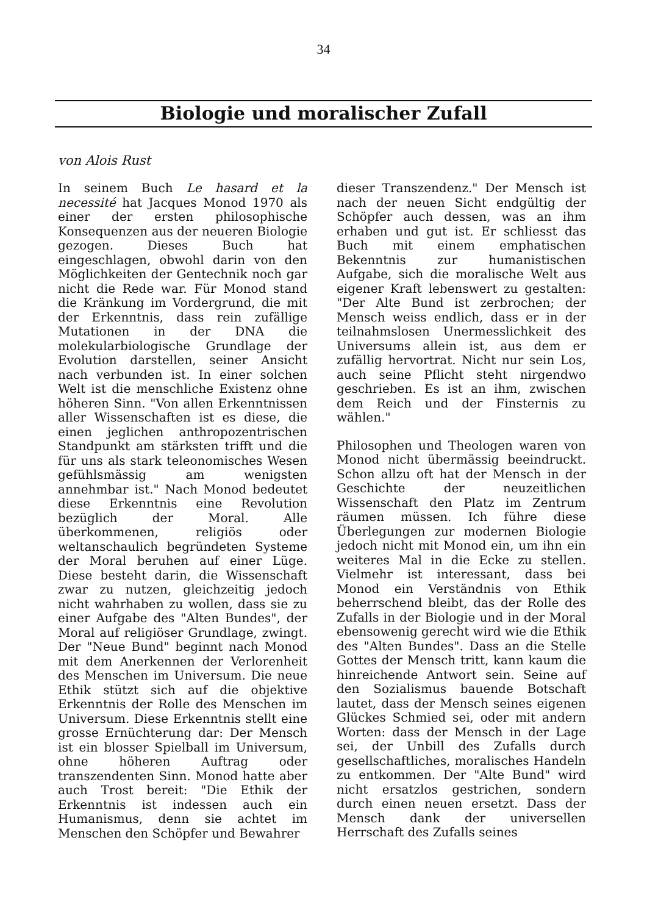34
Biologie und moralischer Zufall
von Alois Rust
In seinem Buch Le hasard et la necessité hat Jacques Monod 1970 als einer der ersten philosophische Konsequenzen aus der neueren Biologie gezogen. Dieses Buch hat eingeschlagen, obwohl darin von den Möglichkeiten der Gentechnik noch gar nicht die Rede war. Für Monod stand die Kränkung im Vordergrund, die mit der Erkenntnis, dass rein zufällige Mutationen in der DNA die molekularbiologische Grundlage der Evolution darstellen, seiner Ansicht nach verbunden ist. In einer solchen Welt ist die menschliche Existenz ohne höheren Sinn. "Von allen Erkenntnissen aller Wissenschaften ist es diese, die einen jeglichen anthropozentrischen Standpunkt am stärksten trifft und die für uns als stark teleonomisches Wesen gefühlsmässig am wenigsten annehmbar ist." Nach Monod bedeutet diese Erkenntnis eine Revolution bezüglich der Moral. Alle überkommenen, religiös oder weltanschaulich begründeten Systeme der Moral beruhen auf einer Lüge. Diese besteht darin, die Wissenschaft zwar zu nutzen, gleichzeitig jedoch nicht wahrhaben zu wollen, dass sie zu einer Aufgabe des "Alten Bundes", der Moral auf religiöser Grundlage, zwingt. Der "Neue Bund" beginnt nach Monod mit dem Anerkennen der Verlorenheit des Menschen im Universum. Die neue Ethik stützt sich auf die objektive Erkenntnis der Rolle des Menschen im Universum. Diese Erkenntnis stellt eine grosse Ernüchterung dar: Der Mensch ist ein blosser Spielball im Universum, ohne höheren Auftrag oder transzendenten Sinn. Monod hatte aber auch Trost bereit: "Die Ethik der Erkenntnis ist indessen auch ein Humanismus, denn sie achtet im Menschen den Schöpfer und Bewahrer
dieser Transzendenz." Der Mensch ist nach der neuen Sicht endgültig der Schöpfer auch dessen, was an ihm erhaben und gut ist. Er schliesst das Buch mit einem emphatischen Bekenntnis zur humanistischen Aufgabe, sich die moralische Welt aus eigener Kraft lebenswert zu gestalten: "Der Alte Bund ist zerbrochen; der Mensch weiss endlich, dass er in der teilnahmslosen Unermesslichkeit des Universums allein ist, aus dem er zufällig hervortrat. Nicht nur sein Los, auch seine Pflicht steht nirgendwo geschrieben. Es ist an ihm, zwischen dem Reich und der Finsternis zu wählen."
Philosophen und Theologen waren von Monod nicht übermässig beeindruckt. Schon allzu oft hat der Mensch in der Geschichte der neuzeitlichen Wissenschaft den Platz im Zentrum räumen müssen. Ich führe diese Überlegungen zur modernen Biologie jedoch nicht mit Monod ein, um ihn ein weiteres Mal in die Ecke zu stellen. Vielmehr ist interessant, dass bei Monod ein Verständnis von Ethik beherrschend bleibt, das der Rolle des Zufalls in der Biologie und in der Moral ebensowenig gerecht wird wie die Ethik des "Alten Bundes". Dass an die Stelle Gottes der Mensch tritt, kann kaum die hinreichende Antwort sein. Seine auf den Sozialismus bauende Botschaft lautet, dass der Mensch seines eigenen Glückes Schmied sei, oder mit andern Worten: dass der Mensch in der Lage sei, der Unbill des Zufalls durch gesellschaftliches, moralisches Handeln zu entkommen. Der "Alte Bund" wird nicht ersatzlos gestrichen, sondern durch einen neuen ersetzt. Dass der Mensch dank der universellen Herrschaft des Zufalls seines